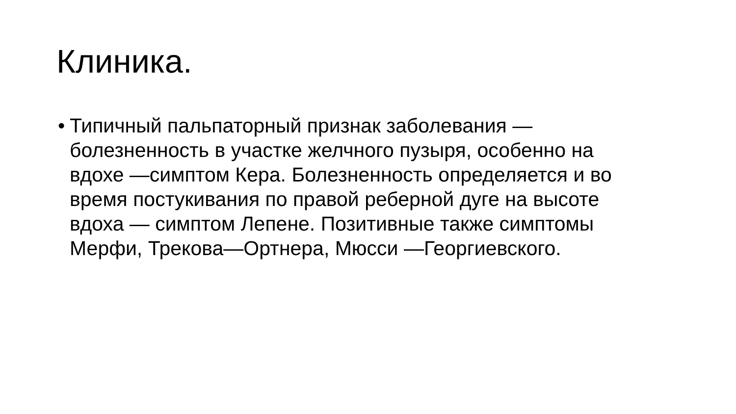Клиника.
• Типичный пальпаторный признак заболевания —
болезненность в участке желчного пузыря, особенно на
вдохе —симптом Кера. Болезненность определяется и во
время постукивания по правой реберной дуге на высоте
вдоха — симптом Лепене. Позитивные также симптомы
Мерфи, Трекова—Ортнера, Мюсси —Георгиевского.